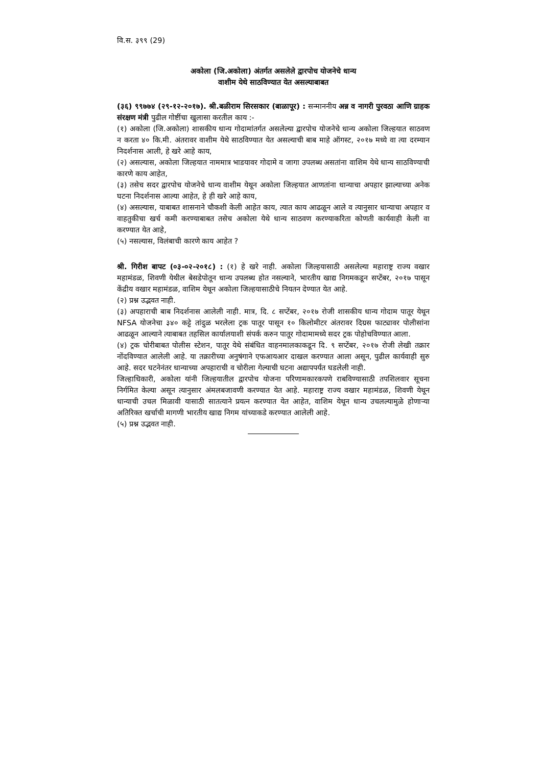वि.स. ३९९ (29)
अकोला (जि.अकोला) अंतर्गत असलेले द्वारपोच योजनेचे धान्य
वाशीम येथे साठविण्यात येत असल्याबाबत
(३६) ९९७७४ (२९-१२-२०१७). श्री.बळीराम सिरसकार (बाळापूर) : सन्माननीय अन्न व नागरी पुरवठा आणि ग्राहक संरक्षण मंत्री पुढील गोष्टींचा खुलासा करतील काय :-
(१) अकोला (जि.अकोला) शासकीय धान्य गोदामांतर्गत असलेल्या द्वारपोच योजनेचे धान्य अकोला जिल्हयात साठवण न करता ४० कि.मी. अंतरावर वाशीम येथे साठविण्यात येत असल्याची बाब माहे ऑगस्ट, २०१७ मध्ये वा त्या दरम्यान निदर्शनास आली, हे खरे आहे काय,
(२) असल्यास, अकोला जिल्हयात नाममात्र भाडयावर गोदामे व जागा उपलब्ध असतांना वाशिम येथे धान्य साठविण्याची कारणे काय आहेत,
(३) तसेच सदर द्वारपोच योजनेचे धान्य वाशीम येथून अकोला जिल्हयात आणतांना धान्याचा अपहार झाल्याच्या अनेक घटना निदर्शनास आल्या आहेत, हे ही खरे आहे काय,
(४) असल्यास, याबाबत शासनाने चौकशी केली आहेत काय, त्यात काय आढळून आले व त्यानुसार धान्याचा अपहार व वाहतुकीचा खर्च कमी करण्याबाबत तसेच अकोला येथे धान्य साठवण करण्याकरिता कोणती कार्यवाही केली वा करण्यात येत आहे,
(५) नसल्यास, विलंबाची कारणे काय आहेत ?
श्री. गिरीश बापट (०३-०२-२०१८) : (१) हे खरे नाही. अकोला जिल्हयासाठी असलेल्या महाराष्ट्र राज्य वखार महामंडळ, शिवणी येथील बेसडेपोतून धान्य उपलब्ध होत नसल्याने, भारतीय खाद्य निगमकडून सप्टेंबर, २०१७ पासून केंद्रीय वखार महामंडळ, वाशिम येथून अकोला जिल्हयासाठीचे नियतन देण्यात येत आहे.
(२) प्रश्न उद्भवत नाही.
(३) अपहाराची बाब निदर्शनास आलेली नाही. मात्र, दि. ८ सप्टेंबर, २०१७ रोजी शासकीय धान्य गोदाम पातूर येथून NFSA योजनेचा ३४० कट्टे तांदुळ भरलेला ट्रक पातूर पासून १० किलोमीटर अंतरावर दिग्रस फाट्यावर पोलीसांना आढळून आल्याने त्याबाबत तहसिल कार्यालयाशी संपर्क करुन पातूर गोदामामध्ये सदर ट्रक पोहोचविण्यात आला.
(४) ट्रक चोरीबाबत पोलीस स्टेशन, पातूर येथे संबंधित वाहनमालकाकडून दि. ९ सप्टेंबर, २०१७ रोजी लेखी तक्रार नोंदविण्यात आलेली आहे. या तक्रारीच्या अनुषंगाने एफआयआर दाखल करण्यात आला असून, पुढील कार्यवाही सुरु आहे. सदर घटनेनंतर धान्याच्या अपहाराची व चोरीला गेल्याची घटना अद्यापपर्यंत घडलेली नाही.
जिल्हाधिकारी, अकोला यांनी जिल्हयातील द्वारपोच योजना परिणामकारकपणे राबविण्यासाठी तपशिलवार सूचना निर्गमित केल्या असून त्यानुसार अंमलबजावणी करण्यात येत आहे. महाराष्ट्र राज्य वखार महामंडळ, शिवणी येथून धान्याची उचल मिळावी यासाठी सातत्याने प्रयत्न करण्यात येत आहेत, वाशिम येथून धान्य उचलल्यामुळे होणाऱ्या अतिरिक्त खर्चाची मागणी भारतीय खाद्य निगम यांच्याकडे करण्यात आलेली आहे.
(५) प्रश्न उद्भवत नाही.